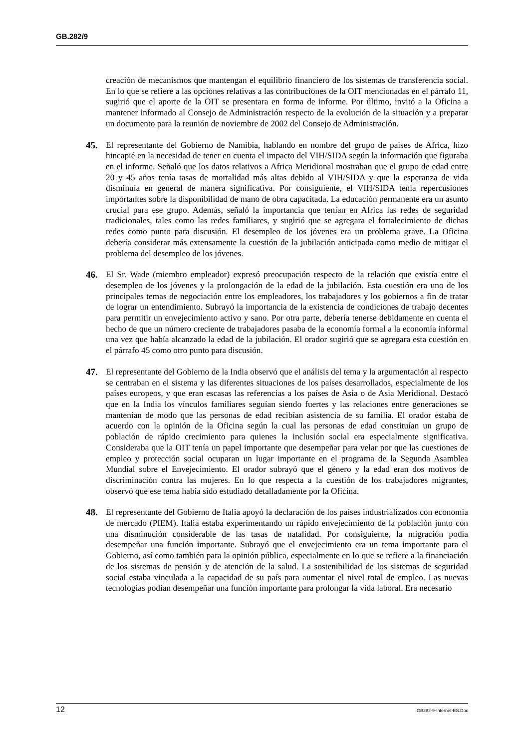GB.282/9
creación de mecanismos que mantengan el equilibrio financiero de los sistemas de transferencia social. En lo que se refiere a las opciones relativas a las contribuciones de la OIT mencionadas en el párrafo 11, sugirió que el aporte de la OIT se presentara en forma de informe. Por último, invitó a la Oficina a mantener informado al Consejo de Administración respecto de la evolución de la situación y a preparar un documento para la reunión de noviembre de 2002 del Consejo de Administración.
45. El representante del Gobierno de Namibia, hablando en nombre del grupo de países de Africa, hizo hincapié en la necesidad de tener en cuenta el impacto del VIH/SIDA según la información que figuraba en el informe. Señaló que los datos relativos a Africa Meridional mostraban que el grupo de edad entre 20 y 45 años tenía tasas de mortalidad más altas debido al VIH/SIDA y que la esperanza de vida disminuía en general de manera significativa. Por consiguiente, el VIH/SIDA tenía repercusiones importantes sobre la disponibilidad de mano de obra capacitada. La educación permanente era un asunto crucial para ese grupo. Además, señaló la importancia que tenían en Africa las redes de seguridad tradicionales, tales como las redes familiares, y sugirió que se agregara el fortalecimiento de dichas redes como punto para discusión. El desempleo de los jóvenes era un problema grave. La Oficina debería considerar más extensamente la cuestión de la jubilación anticipada como medio de mitigar el problema del desempleo de los jóvenes.
46. El Sr. Wade (miembro empleador) expresó preocupación respecto de la relación que existía entre el desempleo de los jóvenes y la prolongación de la edad de la jubilación. Esta cuestión era uno de los principales temas de negociación entre los empleadores, los trabajadores y los gobiernos a fin de tratar de lograr un entendimiento. Subrayó la importancia de la existencia de condiciones de trabajo decentes para permitir un envejecimiento activo y sano. Por otra parte, debería tenerse debidamente en cuenta el hecho de que un número creciente de trabajadores pasaba de la economía formal a la economía informal una vez que había alcanzado la edad de la jubilación. El orador sugirió que se agregara esta cuestión en el párrafo 45 como otro punto para discusión.
47. El representante del Gobierno de la India observó que el análisis del tema y la argumentación al respecto se centraban en el sistema y las diferentes situaciones de los países desarrollados, especialmente de los países europeos, y que eran escasas las referencias a los países de Asia o de Asia Meridional. Destacó que en la India los vínculos familiares seguían siendo fuertes y las relaciones entre generaciones se mantenían de modo que las personas de edad recibían asistencia de su familia. El orador estaba de acuerdo con la opinión de la Oficina según la cual las personas de edad constituían un grupo de población de rápido crecimiento para quienes la inclusión social era especialmente significativa. Consideraba que la OIT tenía un papel importante que desempeñar para velar por que las cuestiones de empleo y protección social ocuparan un lugar importante en el programa de la Segunda Asamblea Mundial sobre el Envejecimiento. El orador subrayó que el género y la edad eran dos motivos de discriminación contra las mujeres. En lo que respecta a la cuestión de los trabajadores migrantes, observó que ese tema había sido estudiado detalladamente por la Oficina.
48. El representante del Gobierno de Italia apoyó la declaración de los países industrializados con economía de mercado (PIEM). Italia estaba experimentando un rápido envejecimiento de la población junto con una disminución considerable de las tasas de natalidad. Por consiguiente, la migración podía desempeñar una función importante. Subrayó que el envejecimiento era un tema importante para el Gobierno, así como también para la opinión pública, especialmente en lo que se refiere a la financiación de los sistemas de pensión y de atención de la salud. La sostenibilidad de los sistemas de seguridad social estaba vinculada a la capacidad de su país para aumentar el nivel total de empleo. Las nuevas tecnologías podían desempeñar una función importante para prolongar la vida laboral. Era necesario
12 GB282-9-Internet-ES.Doc